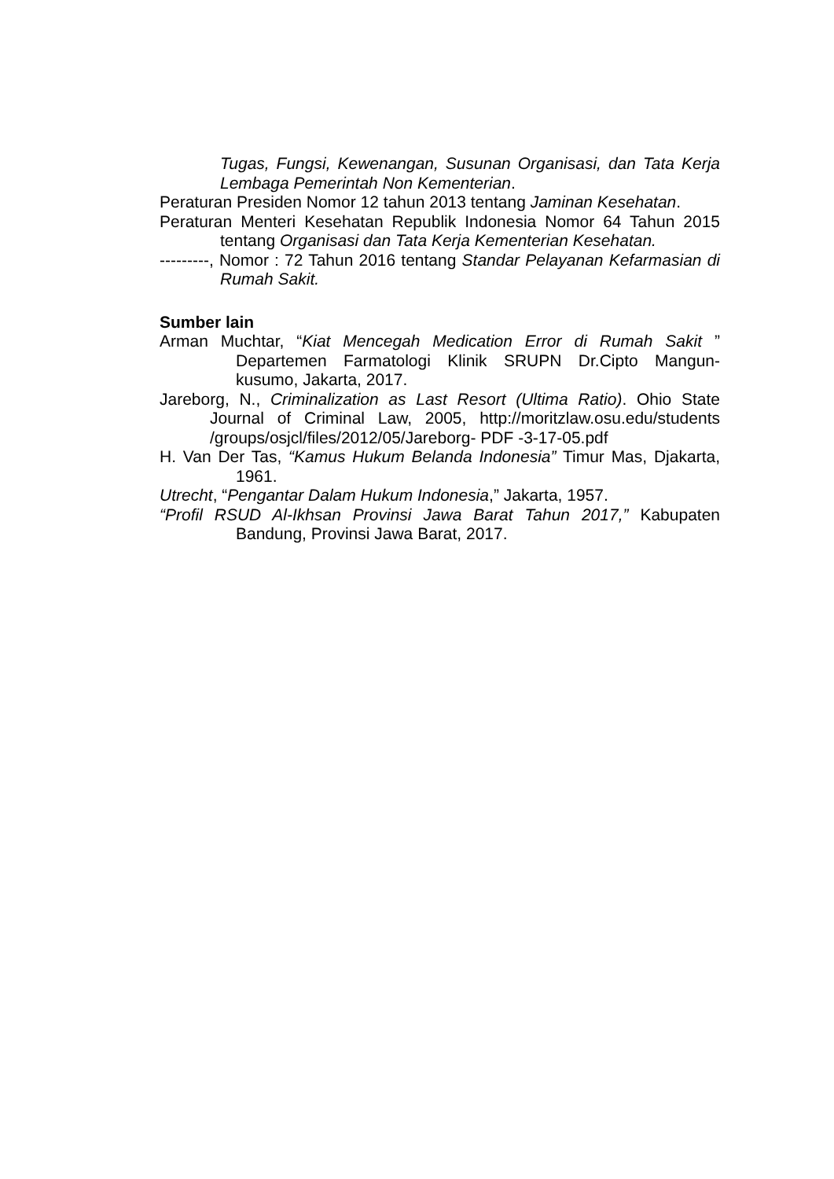Tugas, Fungsi, Kewenangan, Susunan Organisasi, dan Tata Kerja Lembaga Pemerintah Non Kementerian.
Peraturan Presiden Nomor 12 tahun 2013 tentang Jaminan Kesehatan.
Peraturan Menteri Kesehatan Republik Indonesia Nomor 64 Tahun 2015 tentang Organisasi dan Tata Kerja Kementerian Kesehatan.
---------, Nomor : 72 Tahun 2016 tentang Standar Pelayanan Kefarmasian di Rumah Sakit.
Sumber lain
Arman Muchtar, “Kiat Mencegah Medication Error di Rumah Sakit ” Departemen Farmatologi Klinik SRUPN Dr.Cipto Mangun-kusumo, Jakarta, 2017.
Jareborg, N., Criminalization as Last Resort (Ultima Ratio). Ohio State Journal of Criminal Law, 2005, http://moritzlaw.osu.edu/students /groups/osjcl/files/2012/05/Jareborg- PDF -3-17-05.pdf
H. Van Der Tas, “Kamus Hukum Belanda Indonesia” Timur Mas, Djakarta, 1961.
Utrecht, “Pengantar Dalam Hukum Indonesia,” Jakarta, 1957.
“Profil RSUD Al-Ikhsan Provinsi Jawa Barat Tahun 2017,” Kabupaten Bandung, Provinsi Jawa Barat, 2017.